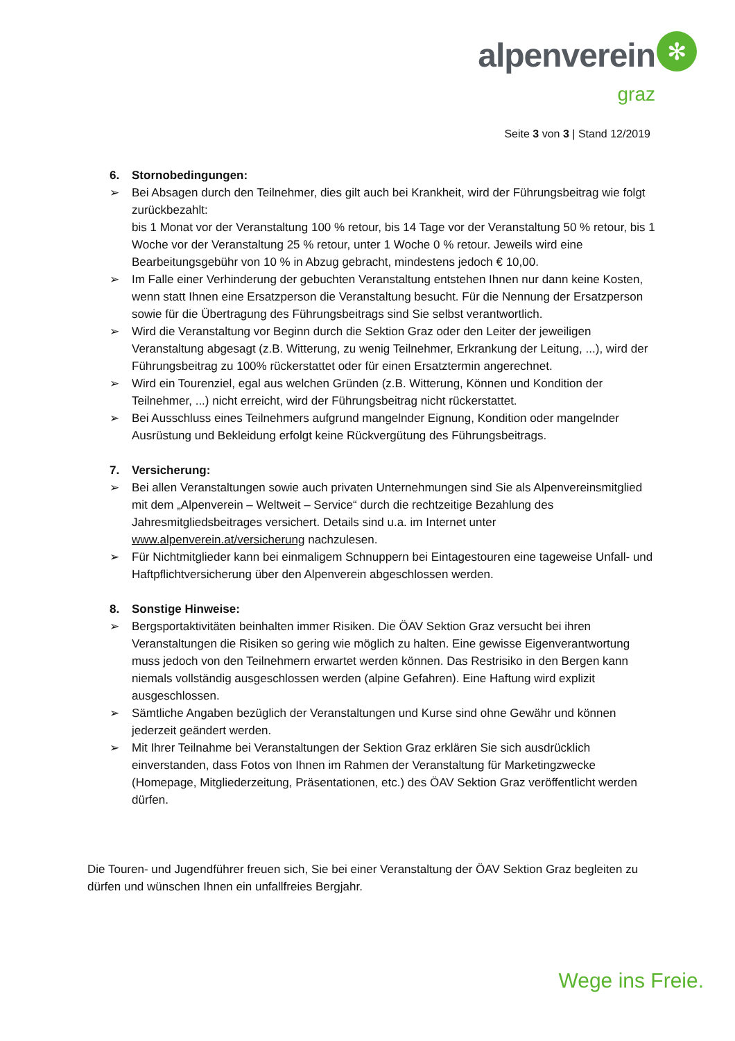alpenverein
graz
✻
Seite 3 von 3 | Stand 12/2019
6. Stornobedingungen:
➢ Bei Absagen durch den Teilnehmer, dies gilt auch bei Krankheit, wird der Führungsbeitrag wie folgt zurückbezahlt:
bis 1 Monat vor der Veranstaltung 100 % retour, bis 14 Tage vor der Veranstaltung 50 % retour, bis 1 Woche vor der Veranstaltung 25 % retour, unter 1 Woche 0 % retour. Jeweils wird eine Bearbeitungsgebühr von 10 % in Abzug gebracht, mindestens jedoch € 10,00.
➢ Im Falle einer Verhinderung der gebuchten Veranstaltung entstehen Ihnen nur dann keine Kosten, wenn statt Ihnen eine Ersatzperson die Veranstaltung besucht. Für die Nennung der Ersatzperson sowie für die Übertragung des Führungsbeitrags sind Sie selbst verantwortlich.
➢ Wird die Veranstaltung vor Beginn durch die Sektion Graz oder den Leiter der jeweiligen Veranstaltung abgesagt (z.B. Witterung, zu wenig Teilnehmer, Erkrankung der Leitung, ...), wird der Führungsbeitrag zu 100% rückerstattet oder für einen Ersatztermin angerechnet.
➢ Wird ein Tourenziel, egal aus welchen Gründen (z.B. Witterung, Können und Kondition der Teilnehmer, ...) nicht erreicht, wird der Führungsbeitrag nicht rückerstattet.
➢ Bei Ausschluss eines Teilnehmers aufgrund mangelnder Eignung, Kondition oder mangelnder Ausrüstung und Bekleidung erfolgt keine Rückvergütung des Führungsbeitrags.
7. Versicherung:
➢ Bei allen Veranstaltungen sowie auch privaten Unternehmungen sind Sie als Alpenvereinsmitglied mit dem „Alpenverein – Weltweit – Service“ durch die rechtzeitige Bezahlung des Jahresmitgliedsbeitrages versichert. Details sind u.a. im Internet unter www.alpenverein.at/versicherung nachzulesen.
➢ Für Nichtmitglieder kann bei einmaligem Schnuppern bei Eintagestouren eine tageweise Unfall- und Haftpflichtversicherung über den Alpenverein abgeschlossen werden.
8. Sonstige Hinweise:
➢ Bergsportaktivitäten beinhalten immer Risiken. Die ÖAV Sektion Graz versucht bei ihren Veranstaltungen die Risiken so gering wie möglich zu halten. Eine gewisse Eigenverantwortung muss jedoch von den Teilnehmern erwartet werden können. Das Restrisiko in den Bergen kann niemals vollständig ausgeschlossen werden (alpine Gefahren). Eine Haftung wird explizit ausgeschlossen.
➢ Sämtliche Angaben bezüglich der Veranstaltungen und Kurse sind ohne Gewähr und können jederzeit geändert werden.
➢ Mit Ihrer Teilnahme bei Veranstaltungen der Sektion Graz erklären Sie sich ausdrücklich einverstanden, dass Fotos von Ihnen im Rahmen der Veranstaltung für Marketingzwecke (Homepage, Mitgliederzeitung, Präsentationen, etc.) des ÖAV Sektion Graz veröffentlicht werden dürfen.
Die Touren- und Jugendführer freuen sich, Sie bei einer Veranstaltung der ÖAV Sektion Graz begleiten zu dürfen und wünschen Ihnen ein unfallfreies Bergjahr.
Wege ins Freie.